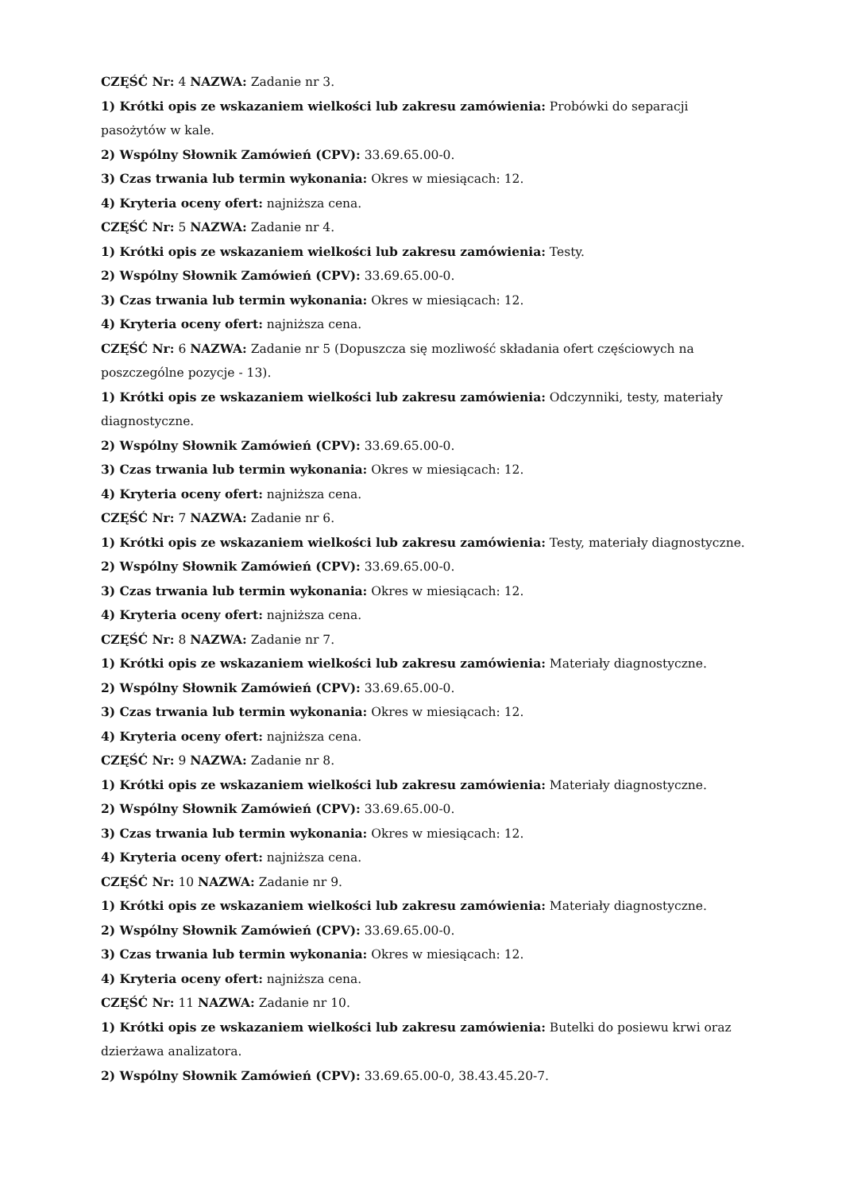CZĘŚĆ Nr: 4 NAZWA: Zadanie nr 3.
1) Krótki opis ze wskazaniem wielkości lub zakresu zamówienia: Probówki do separacji pasożytów w kale.
2) Wspólny Słownik Zamówień (CPV): 33.69.65.00-0.
3) Czas trwania lub termin wykonania: Okres w miesiącach: 12.
4) Kryteria oceny ofert: najniższa cena.
CZĘŚĆ Nr: 5 NAZWA: Zadanie nr 4.
1) Krótki opis ze wskazaniem wielkości lub zakresu zamówienia: Testy.
2) Wspólny Słownik Zamówień (CPV): 33.69.65.00-0.
3) Czas trwania lub termin wykonania: Okres w miesiącach: 12.
4) Kryteria oceny ofert: najniższa cena.
CZĘŚĆ Nr: 6 NAZWA: Zadanie nr 5 (Dopuszcza się mozliwość składania ofert częściowych na poszczególne pozycje - 13).
1) Krótki opis ze wskazaniem wielkości lub zakresu zamówienia: Odczynniki, testy, materiały diagnostyczne.
2) Wspólny Słownik Zamówień (CPV): 33.69.65.00-0.
3) Czas trwania lub termin wykonania: Okres w miesiącach: 12.
4) Kryteria oceny ofert: najniższa cena.
CZĘŚĆ Nr: 7 NAZWA: Zadanie nr 6.
1) Krótki opis ze wskazaniem wielkości lub zakresu zamówienia: Testy, materiały diagnostyczne.
2) Wspólny Słownik Zamówień (CPV): 33.69.65.00-0.
3) Czas trwania lub termin wykonania: Okres w miesiącach: 12.
4) Kryteria oceny ofert: najniższa cena.
CZĘŚĆ Nr: 8 NAZWA: Zadanie nr 7.
1) Krótki opis ze wskazaniem wielkości lub zakresu zamówienia: Materiały diagnostyczne.
2) Wspólny Słownik Zamówień (CPV): 33.69.65.00-0.
3) Czas trwania lub termin wykonania: Okres w miesiącach: 12.
4) Kryteria oceny ofert: najniższa cena.
CZĘŚĆ Nr: 9 NAZWA: Zadanie nr 8.
1) Krótki opis ze wskazaniem wielkości lub zakresu zamówienia: Materiały diagnostyczne.
2) Wspólny Słownik Zamówień (CPV): 33.69.65.00-0.
3) Czas trwania lub termin wykonania: Okres w miesiącach: 12.
4) Kryteria oceny ofert: najniższa cena.
CZĘŚĆ Nr: 10 NAZWA: Zadanie nr 9.
1) Krótki opis ze wskazaniem wielkości lub zakresu zamówienia: Materiały diagnostyczne.
2) Wspólny Słownik Zamówień (CPV): 33.69.65.00-0.
3) Czas trwania lub termin wykonania: Okres w miesiącach: 12.
4) Kryteria oceny ofert: najniższa cena.
CZĘŚĆ Nr: 11 NAZWA: Zadanie nr 10.
1) Krótki opis ze wskazaniem wielkości lub zakresu zamówienia: Butelki do posiewu krwi oraz dzierżawa analizatora.
2) Wspólny Słownik Zamówień (CPV): 33.69.65.00-0, 38.43.45.20-7.